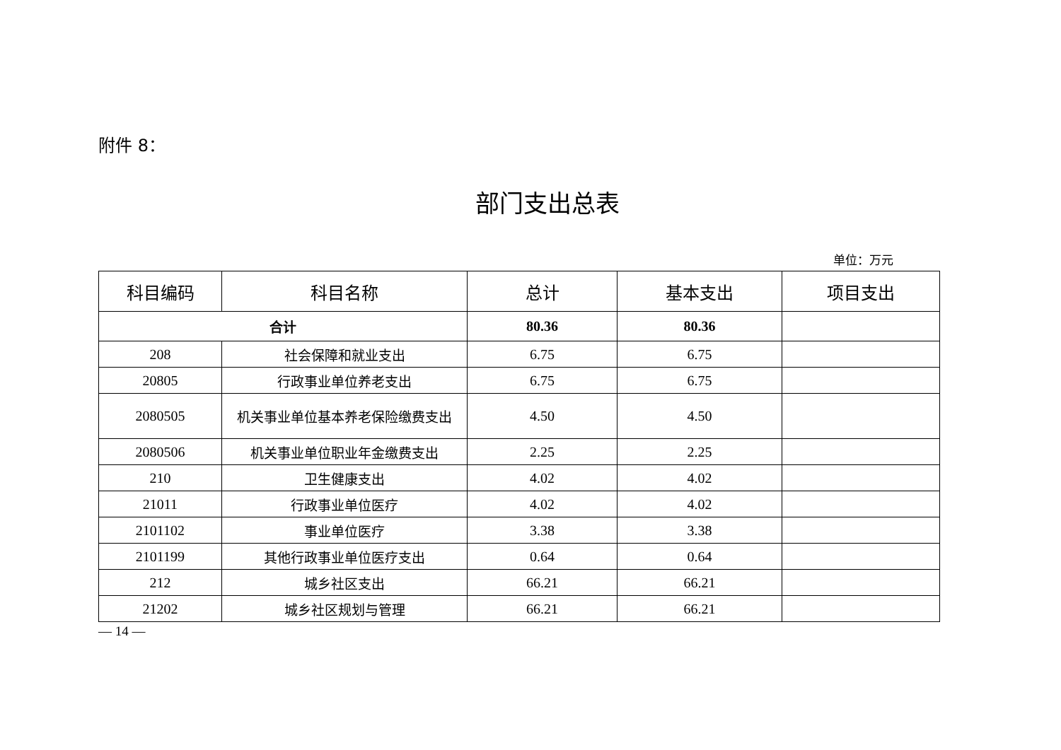附件 8：
部门支出总表
单位：万元
| 科目编码 | 科目名称 | 总计 | 基本支出 | 项目支出 |
| --- | --- | --- | --- | --- |
| 合计 | | 80.36 | 80.36 | |
| 208 | 社会保障和就业支出 | 6.75 | 6.75 | |
| 20805 | 行政事业单位养老支出 | 6.75 | 6.75 | |
| 2080505 | 机关事业单位基本养老保险缴费支出 | 4.50 | 4.50 | |
| 2080506 | 机关事业单位职业年金缴费支出 | 2.25 | 2.25 | |
| 210 | 卫生健康支出 | 4.02 | 4.02 | |
| 21011 | 行政事业单位医疗 | 4.02 | 4.02 | |
| 2101102 | 事业单位医疗 | 3.38 | 3.38 | |
| 2101199 | 其他行政事业单位医疗支出 | 0.64 | 0.64 | |
| 212 | 城乡社区支出 | 66.21 | 66.21 | |
| 21202 | 城乡社区规划与管理 | 66.21 | 66.21 | |
— 14 —